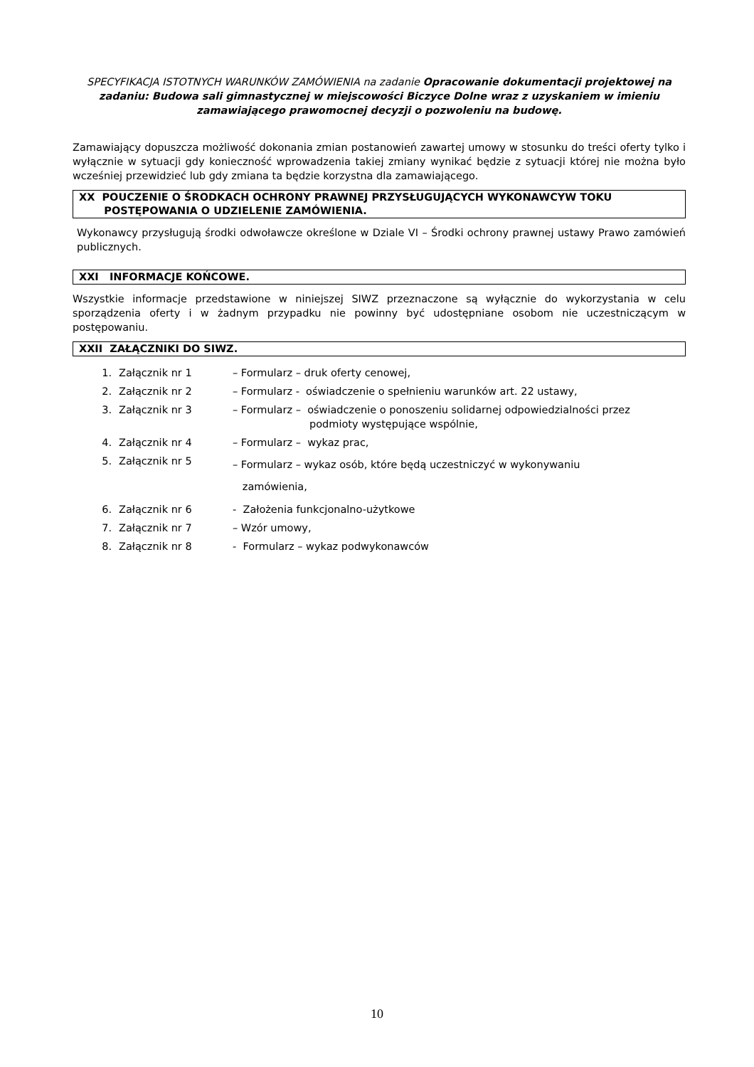SPECYFIKACJA ISTOTNYCH WARUNKÓW ZAMÓWIENIA na zadanie Opracowanie dokumentacji projektowej na zadaniu: Budowa sali gimnastycznej w miejscowości Biczyce Dolne wraz z uzyskaniem w imieniu zamawiającego prawomocnej decyzji o pozwoleniu na budowę.
Zamawiający dopuszcza możliwość dokonania zmian postanowień zawartej umowy w stosunku do treści oferty tylko i wyłącznie w sytuacji gdy konieczność wprowadzenia takiej zmiany wynikać będzie z sytuacji której nie można było wcześniej przewidzieć lub gdy zmiana ta będzie korzystna dla zamawiającego.
XX POUCZENIE O ŚRODKACH OCHRONY PRAWNEJ PRZYSŁUGUJĄCYCH WYKONAWCYW TOKU
POSTĘPOWANIA O UDZIELENIE ZAMÓWIENIA.
Wykonawcy przysługują środki odwoławcze określone w Dziale VI – Środki ochrony prawnej ustawy Prawo zamówień publicznych.
XXI INFORMACJE KOŃCOWE.
Wszystkie informacje przedstawione w niniejszej SIWZ przeznaczone są wyłącznie do wykorzystania w celu sporządzenia oferty i w żadnym przypadku nie powinny być udostępniane osobom nie uczestniczącym w postępowaniu.
XXII ZAŁĄCZNIKI DO SIWZ.
| 1. | Załącznik nr 1 | – Formularz – druk oferty cenowej, |
| 2. | Załącznik nr 2 | – Formularz - oświadczenie o spełnieniu warunków art. 22 ustawy, |
| 3. | Załącznik nr 3 | – Formularz – oświadczenie o ponoszeniu solidarnej odpowiedzialności przez podmioty występujące wspólnie, |
| 4. | Załącznik nr 4 | – Formularz – wykaz prac, |
| 5. | Załącznik nr 5 | – Formularz – wykaz osób, które będą uczestniczyć w wykonywaniu zamówienia, |
| 6. | Załącznik nr 6 | - Założenia funkcjonalno-użytkowe |
| 7. | Załącznik nr 7 | – Wzór umowy, |
| 8. | Załącznik nr 8 | - Formularz – wykaz podwykonawców |
10